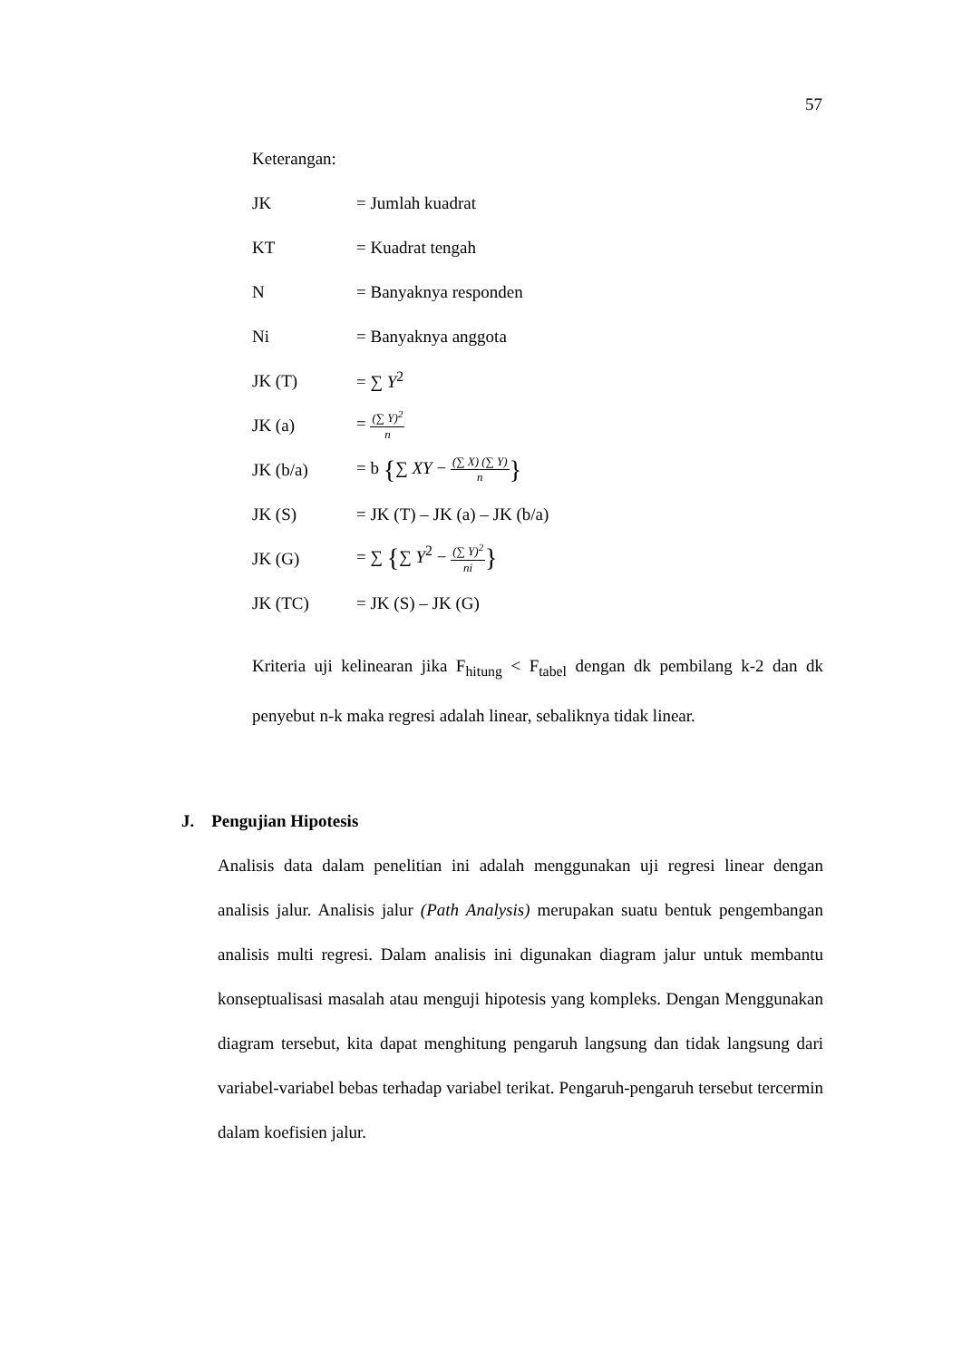57
Keterangan:
JK = Jumlah kuadrat
KT = Kuadrat tengah
N = Banyaknya responden
Ni = Banyaknya anggota
JK (T) = ∑ Y<sup>2</sup>
JK (a) = (∑ Y)<sup>2</sup> n
JK (b/a) = b {∑ XY − (∑ X) (∑ Y) n}
JK (S) = JK (T) – JK (a) – JK (b/a)
JK (G) = ∑ {∑ Y<sup>2</sup> − (∑ Y)<sup>2</sup> ni}
JK (TC) = JK (S) – JK (G)
Kriteria uji kelinearan jika F<sub>hitung</sub> < F<sub>tabel</sub> dengan dk pembilang k-2 dan dk penyebut n-k maka regresi adalah linear, sebaliknya tidak linear.
J. Pengujian Hipotesis
Analisis data dalam penelitian ini adalah menggunakan uji regresi linear dengan analisis jalur. Analisis jalur (Path Analysis) merupakan suatu bentuk pengembangan analisis multi regresi. Dalam analisis ini digunakan diagram jalur untuk membantu konseptualisasi masalah atau menguji hipotesis yang kompleks. Dengan Menggunakan diagram tersebut, kita dapat menghitung pengaruh langsung dan tidak langsung dari variabel-variabel bebas terhadap variabel terikat. Pengaruh-pengaruh tersebut tercermin dalam koefisien jalur.